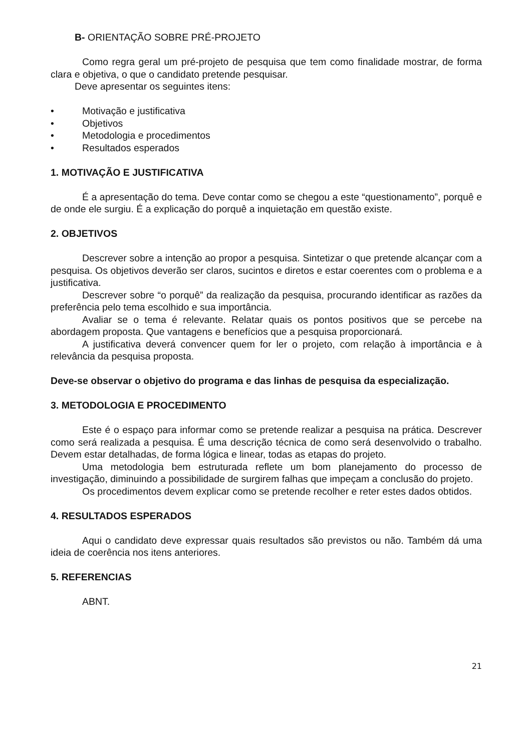B- ORIENTAÇÃO SOBRE PRÉ-PROJETO
Como regra geral um pré-projeto de pesquisa que tem como finalidade mostrar, de forma clara e objetiva, o que o candidato pretende pesquisar.
Deve apresentar os seguintes itens:
• Motivação e justificativa
• Objetivos
• Metodologia e procedimentos
• Resultados esperados
1. MOTIVAÇÃO E JUSTIFICATIVA
É a apresentação do tema. Deve contar como se chegou a este “questionamento”, porquê e de onde ele surgiu. É a explicação do porquê a inquietação em questão existe.
2. OBJETIVOS
Descrever sobre a intenção ao propor a pesquisa. Sintetizar o que pretende alcançar com a pesquisa. Os objetivos deverão ser claros, sucintos e diretos e estar coerentes com o problema e a justificativa.
Descrever sobre “o porquê” da realização da pesquisa, procurando identificar as razões da preferência pelo tema escolhido e sua importância.
Avaliar se o tema é relevante. Relatar quais os pontos positivos que se percebe na abordagem proposta. Que vantagens e benefícios que a pesquisa proporcionará.
A justificativa deverá convencer quem for ler o projeto, com relação à importância e à relevância da pesquisa proposta.
Deve-se observar o objetivo do programa e das linhas de pesquisa da especialização.
3. METODOLOGIA E PROCEDIMENTO
Este é o espaço para informar como se pretende realizar a pesquisa na prática. Descrever como será realizada a pesquisa. É uma descrição técnica de como será desenvolvido o trabalho. Devem estar detalhadas, de forma lógica e linear, todas as etapas do projeto.
Uma metodologia bem estruturada reflete um bom planejamento do processo de investigação, diminuindo a possibilidade de surgirem falhas que impeçam a conclusão do projeto.
Os procedimentos devem explicar como se pretende recolher e reter estes dados obtidos.
4. RESULTADOS ESPERADOS
Aqui o candidato deve expressar quais resultados são previstos ou não. Também dá uma ideia de coerência nos itens anteriores.
5. REFERENCIAS
ABNT.
21